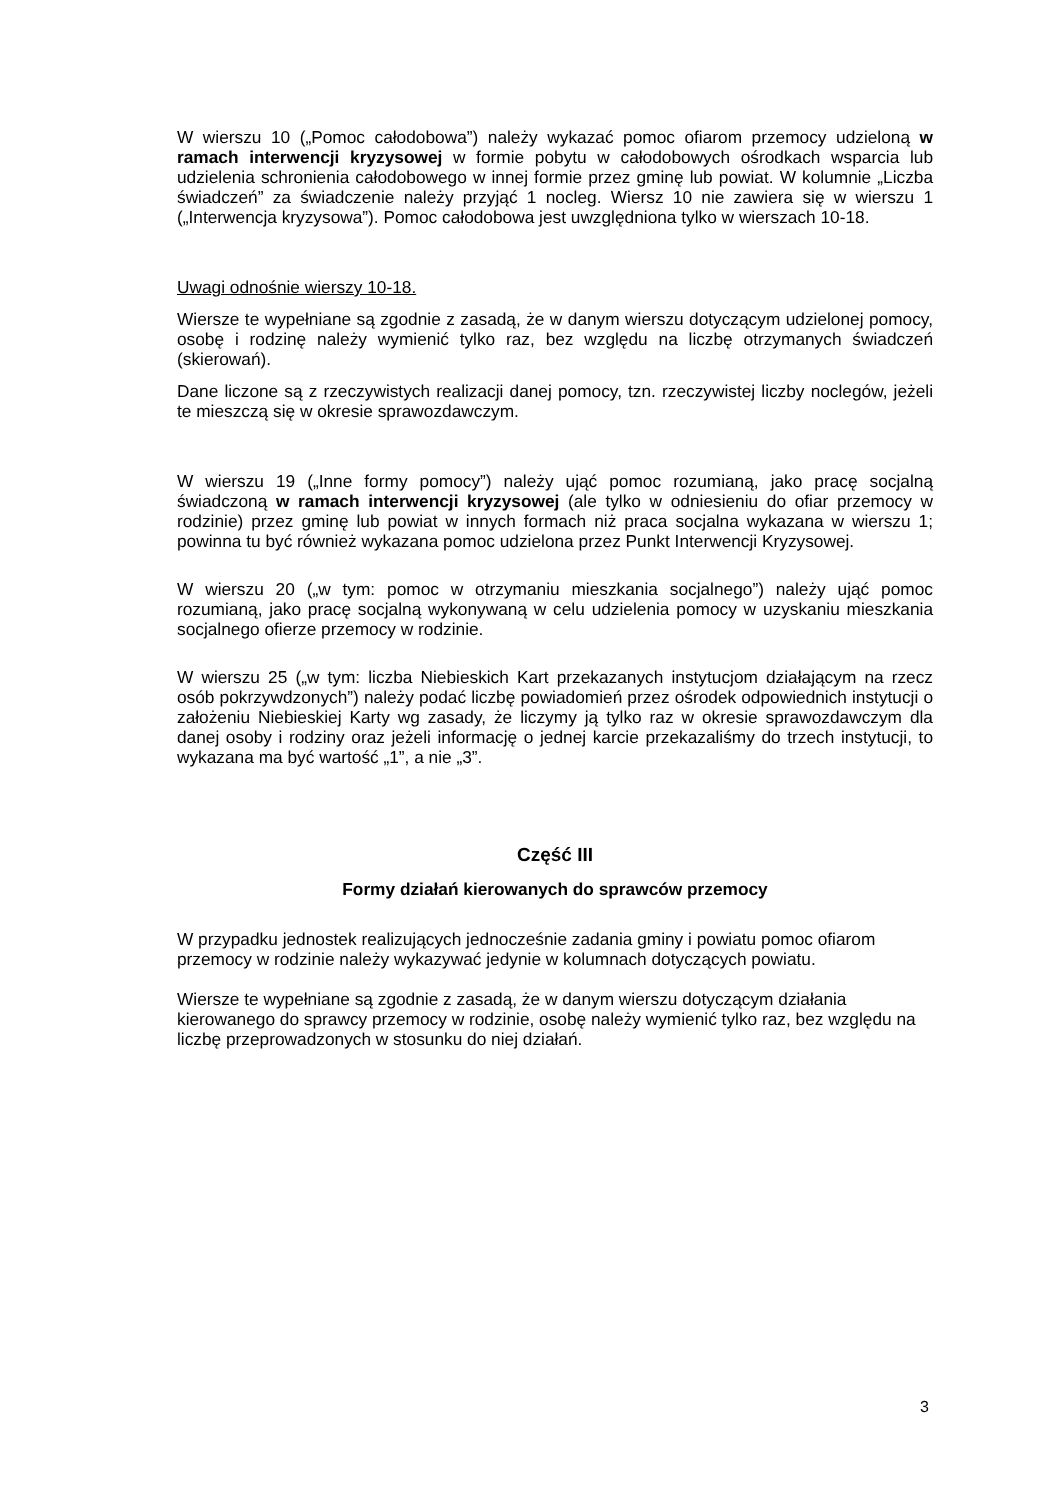W wierszu 10 („Pomoc całodobowa”) należy wykazać pomoc ofiarom przemocy udzieloną w ramach interwencji kryzysowej w formie pobytu w całodobowych ośrodkach wsparcia lub udzielenia schronienia całodobowego w innej formie przez gminę lub powiat. W kolumnie „Liczba świadczeń” za świadczenie należy przyjąć 1 nocleg. Wiersz 10 nie zawiera się w wierszu 1 („Interwencja kryzysowa”). Pomoc całodobowa jest uwzględniona tylko w wierszach 10-18.
Uwagi odnośnie wierszy 10-18.
Wiersze te wypełniane są zgodnie z zasadą, że w danym wierszu dotyczącym udzielonej pomocy, osobę i rodzinę należy wymienić tylko raz, bez względu na liczbę otrzymanych świadczeń (skierowań).
Dane liczone są z rzeczywistych realizacji danej pomocy, tzn. rzeczywistej liczby noclegów, jeżeli te mieszczą się w okresie sprawozdawczym.
W wierszu 19 („Inne formy pomocy”) należy ująć pomoc rozumianą, jako pracę socjalną świadczoną w ramach interwencji kryzysowej (ale tylko w odniesieniu do ofiar przemocy w rodzinie) przez gminę lub powiat w innych formach niż praca socjalna wykazana w wierszu 1; powinna tu być również wykazana pomoc udzielona przez Punkt Interwencji Kryzysowej.
W wierszu 20 („w tym: pomoc w otrzymaniu mieszkania socjalnego”) należy ująć pomoc rozumianą, jako pracę socjalną wykonywaną w celu udzielenia pomocy w uzyskaniu mieszkania socjalnego ofierze przemocy w rodzinie.
W wierszu 25 („w tym: liczba Niebieskich Kart przekazanych instytucjom działającym na rzecz osób pokrzywdzonych”) należy podać liczbę powiadomień przez ośrodek odpowiednich instytucji o założeniu Niebieskiej Karty wg zasady, że liczymy ją tylko raz w okresie sprawozdawczym dla danej osoby i rodziny oraz jeżeli informację o jednej karcie przekazaliśmy do trzech instytucji, to wykazana ma być wartość „1”, a nie „3”.
Część III
Formy działań kierowanych do sprawców przemocy
W przypadku jednostek realizujących jednocześnie zadania gminy i powiatu pomoc ofiarom przemocy w rodzinie należy wykazywać jedynie w kolumnach dotyczących powiatu.
Wiersze te wypełniane są zgodnie z zasadą, że w danym wierszu dotyczącym działania kierowanego do sprawcy przemocy w rodzinie, osobę należy wymienić tylko raz, bez względu na liczbę przeprowadzonych w stosunku do niej działań.
3